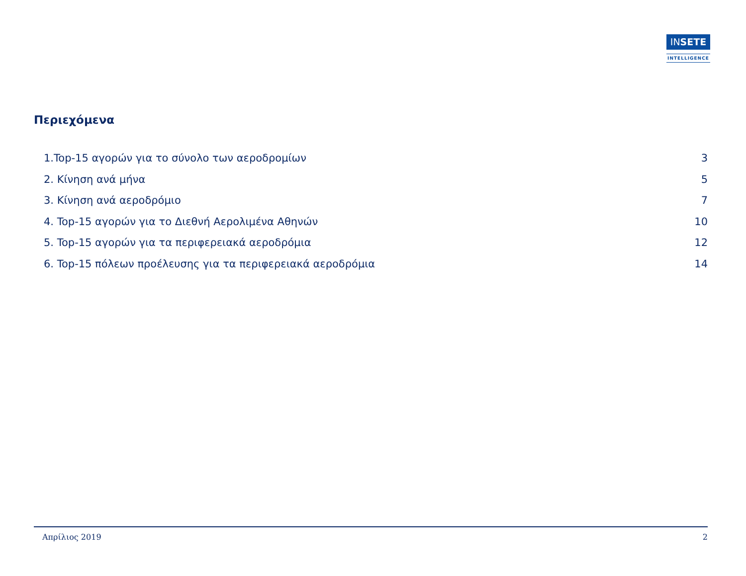INSETE
INTELLIGENCE
Περιεχόμενα
1.Top-15 αγορών για το σύνολο των αεροδρομίων 3
2. Κίνηση ανά μήνα 5
3. Κίνηση ανά αεροδρόμιο 7
4. Top-15 αγορών για το Διεθνή Αερολιμένα Αθηνών 10
5. Top-15 αγορών για τα περιφερειακά αεροδρόμια 12
6. Top-15 πόλεων προέλευσης για τα περιφερειακά αεροδρόμια 14
Απρίλιος 2019 2